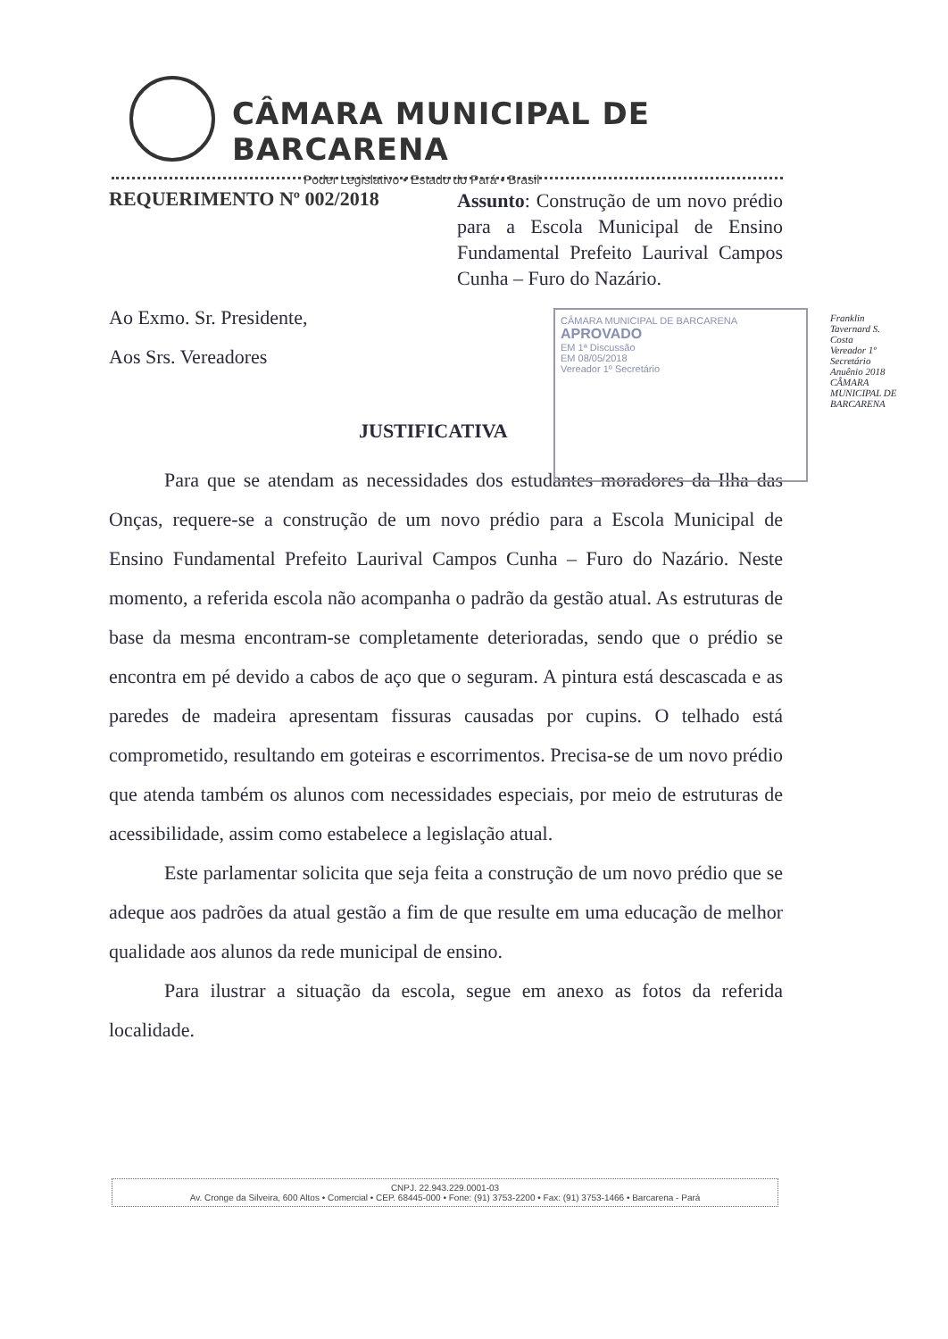CÂMARA MUNICIPAL DE BARCARENA
Poder Legislativo • Estado do Pará • Brasil
REQUERIMENTO Nº 002/2018
Assunto: Construção de um novo prédio para a Escola Municipal de Ensino Fundamental Prefeito Laurival Campos Cunha – Furo do Nazário.
Ao Exmo. Sr. Presidente,
Aos Srs. Vereadores
JUSTIFICATIVA
Para que se atendam as necessidades dos estudantes moradores da Ilha das Onças, requere-se a construção de um novo prédio para a Escola Municipal de Ensino Fundamental Prefeito Laurival Campos Cunha – Furo do Nazário. Neste momento, a referida escola não acompanha o padrão da gestão atual. As estruturas de base da mesma encontram-se completamente deterioradas, sendo que o prédio se encontra em pé devido a cabos de aço que o seguram. A pintura está descascada e as paredes de madeira apresentam fissuras causadas por cupins. O telhado está comprometido, resultando em goteiras e escorrimentos. Precisa-se de um novo prédio que atenda também os alunos com necessidades especiais, por meio de estruturas de acessibilidade, assim como estabelece a legislação atual.
Este parlamentar solicita que seja feita a construção de um novo prédio que se adeque aos padrões da atual gestão a fim de que resulte em uma educação de melhor qualidade aos alunos da rede municipal de ensino.
Para ilustrar a situação da escola, segue em anexo as fotos da referida localidade.
CÂMARA MUNICIPAL DE BARCARENA
APROVADO
EM 1ª Discussão
EM 08/05/2018
Vereador 1º Secretário
Franklin Tavernard S. Costa
Vereador 1º Secretário
Anuênio 2018
CÂMARA MUNICIPAL DE BARCARENA
CNPJ. 22.943.229.0001-03
Av. Cronge da Silveira, 600 Altos • Comercial • CEP. 68445-000 • Fone: (91) 3753-2200 • Fax: (91) 3753-1466 • Barcarena - Pará